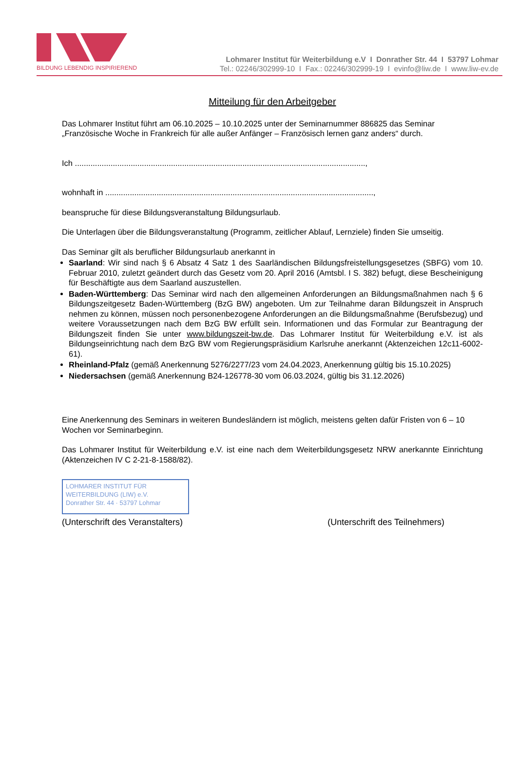BILDUNG LEBENDIG INSPIRIEREND
Lohmarer Institut für Weiterbildung e.V I Donrather Str. 44 I 53797 Lohmar
Tel.: 02246/302999-10 I Fax.: 02246/302999-19 I evinfo@liw.de I www.liw-ev.de
Mitteilung für den Arbeitgeber
Das Lohmarer Institut führt am 06.10.2025 – 10.10.2025 unter der Seminarnummer 886825 das Seminar „Französische Woche in Frankreich für alle außer Anfänger – Französisch lernen ganz anders“ durch.
Ich ..................................................................................................................................,
wohnhaft in ........................................................................................................................,
beanspruche für diese Bildungsveranstaltung Bildungsurlaub.
Die Unterlagen über die Bildungsveranstaltung (Programm, zeitlicher Ablauf, Lernziele) finden Sie umseitig.
Das Seminar gilt als beruflicher Bildungsurlaub anerkannt in
Saarland: Wir sind nach § 6 Absatz 4 Satz 1 des Saarländischen Bildungsfreistellungsgesetzes (SBFG) vom 10. Februar 2010, zuletzt geändert durch das Gesetz vom 20. April 2016 (Amtsbl. I S. 382) befugt, diese Bescheinigung für Beschäftigte aus dem Saarland auszustellen.
Baden-Württemberg: Das Seminar wird nach den allgemeinen Anforderungen an Bildungsmaßnahmen nach § 6 Bildungszeitgesetz Baden-Württemberg (BzG BW) angeboten. Um zur Teilnahme daran Bildungszeit in Anspruch nehmen zu können, müssen noch personenbezogene Anforderungen an die Bildungsmaßnahme (Berufsbezug) und weitere Voraussetzungen nach dem BzG BW erfüllt sein. Informationen und das Formular zur Beantragung der Bildungszeit finden Sie unter www.bildungszeit-bw.de. Das Lohmarer Institut für Weiterbildung e.V. ist als Bildungseinrichtung nach dem BzG BW vom Regierungspräsidium Karlsruhe anerkannt (Aktenzeichen 12c11-6002-61).
Rheinland-Pfalz (gemäß Anerkennung 5276/2277/23 vom 24.04.2023, Anerkennung gültig bis 15.10.2025)
Niedersachsen (gemäß Anerkennung B24-126778-30 vom 06.03.2024, gültig bis 31.12.2026)
Eine Anerkennung des Seminars in weiteren Bundesländern ist möglich, meistens gelten dafür Fristen von 6 – 10 Wochen vor Seminarbeginn.
Das Lohmarer Institut für Weiterbildung e.V. ist eine nach dem Weiterbildungsgesetz NRW anerkannte Einrichtung (Aktenzeichen IV C 2-21-8-1588/82).
LOHMARER INSTITUT FÜR
WEITERBILDUNG (LIW) e.V.
Donrather Str. 44 · 53797 Lohmar
(Unterschrift des Veranstalters) (Unterschrift des Teilnehmers)